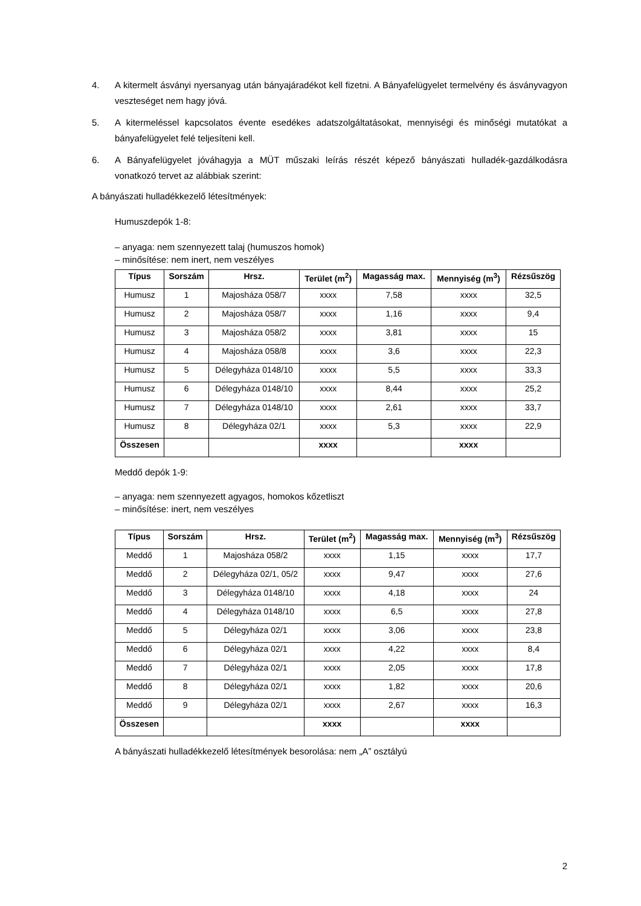4. A kitermelt ásványi nyersanyag után bányajáradékot kell fizetni. A Bányafelügyelet termelvény és ásványvagyon veszteséget nem hagy jóvá.
5. A kitermeléssel kapcsolatos évente esedékes adatszolgáltatásokat, mennyiségi és minőségi mutatókat a bányafelügyelet felé teljesíteni kell.
6. A Bányafelügyelet jóváhagyja a MÜT műszaki leírás részét képező bányászati hulladék-gazdálkodásra vonatkozó tervet az alábbiak szerint:
A bányászati hulladékkezelő létesítmények:
Humuszdepók 1-8:
– anyaga: nem szennyezett talaj (humuszos homok)
– minősítése: nem inert, nem veszélyes
| Típus | Sorszám | Hrsz. | Terület (m<sup>2</sup>) | Magasság max. | Mennyiség (m<sup>3</sup>) | Rézsűszög |
| --- | --- | --- | --- | --- | --- | --- |
| Humusz | 1 | Majosháza 058/7 | xxxx | 7,58 | xxxx | 32,5 |
| Humusz | 2 | Majosháza 058/7 | xxxx | 1,16 | xxxx | 9,4 |
| Humusz | 3 | Majosháza 058/2 | xxxx | 3,81 | xxxx | 15 |
| Humusz | 4 | Majosháza 058/8 | xxxx | 3,6 | xxxx | 22,3 |
| Humusz | 5 | Délegyháza 0148/10 | xxxx | 5,5 | xxxx | 33,3 |
| Humusz | 6 | Délegyháza 0148/10 | xxxx | 8,44 | xxxx | 25,2 |
| Humusz | 7 | Délegyháza 0148/10 | xxxx | 2,61 | xxxx | 33,7 |
| Humusz | 8 | Délegyháza 02/1 | xxxx | 5,3 | xxxx | 22,9 |
| Összesen | | | xxxx | | xxxx | |
Meddő depók 1-9:
– anyaga: nem szennyezett agyagos, homokos kőzetliszt
– minősítése: inert, nem veszélyes
| Típus | Sorszám | Hrsz. | Terület (m<sup>2</sup>) | Magasság max. | Mennyiség (m<sup>3</sup>) | Rézsűszög |
| --- | --- | --- | --- | --- | --- | --- |
| Meddő | 1 | Majosháza 058/2 | xxxx | 1,15 | xxxx | 17,7 |
| Meddő | 2 | Délegyháza 02/1, 05/2 | xxxx | 9,47 | xxxx | 27,6 |
| Meddő | 3 | Délegyháza 0148/10 | xxxx | 4,18 | xxxx | 24 |
| Meddő | 4 | Délegyháza 0148/10 | xxxx | 6,5 | xxxx | 27,8 |
| Meddő | 5 | Délegyháza 02/1 | xxxx | 3,06 | xxxx | 23,8 |
| Meddő | 6 | Délegyháza 02/1 | xxxx | 4,22 | xxxx | 8,4 |
| Meddő | 7 | Délegyháza 02/1 | xxxx | 2,05 | xxxx | 17,8 |
| Meddő | 8 | Délegyháza 02/1 | xxxx | 1,82 | xxxx | 20,6 |
| Meddő | 9 | Délegyháza 02/1 | xxxx | 2,67 | xxxx | 16,3 |
| Összesen | | | xxxx | | xxxx | |
A bányászati hulladékkezelő létesítmények besorolása: nem „A” osztályú
2